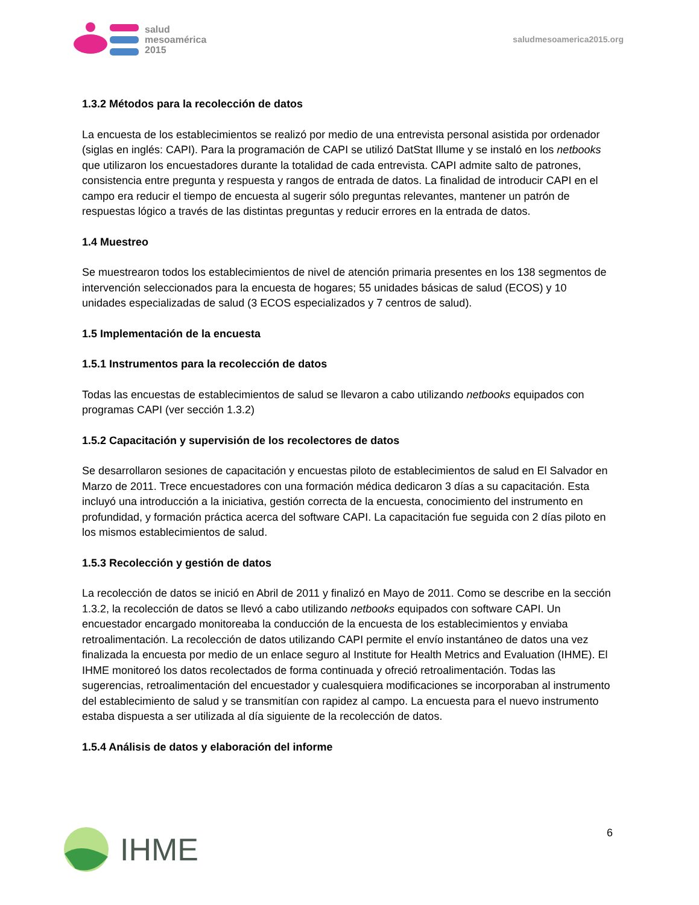salud
mesoamérica
2015
saludmesoamerica2015.org
1.3.2 Métodos para la recolección de datos
La encuesta de los establecimientos se realizó por medio de una entrevista personal asistida por ordenador (siglas en inglés: CAPI). Para la programación de CAPI se utilizó DatStat Illume y se instaló en los netbooks que utilizaron los encuestadores durante la totalidad de cada entrevista. CAPI admite salto de patrones, consistencia entre pregunta y respuesta y rangos de entrada de datos. La finalidad de introducir CAPI en el campo era reducir el tiempo de encuesta al sugerir sólo preguntas relevantes, mantener un patrón de respuestas lógico a través de las distintas preguntas y reducir errores en la entrada de datos.
1.4 Muestreo
Se muestrearon todos los establecimientos de nivel de atención primaria presentes en los 138 segmentos de intervención seleccionados para la encuesta de hogares; 55 unidades básicas de salud (ECOS) y 10 unidades especializadas de salud (3 ECOS especializados y 7 centros de salud).
1.5 Implementación de la encuesta
1.5.1 Instrumentos para la recolección de datos
Todas las encuestas de establecimientos de salud se llevaron a cabo utilizando netbooks equipados con programas CAPI (ver sección 1.3.2)
1.5.2 Capacitación y supervisión de los recolectores de datos
Se desarrollaron sesiones de capacitación y encuestas piloto de establecimientos de salud en El Salvador en Marzo de 2011. Trece encuestadores con una formación médica dedicaron 3 días a su capacitación. Esta incluyó una introducción a la iniciativa, gestión correcta de la encuesta, conocimiento del instrumento en profundidad, y formación práctica acerca del software CAPI. La capacitación fue seguida con 2 días piloto en los mismos establecimientos de salud.
1.5.3 Recolección y gestión de datos
La recolección de datos se inició en Abril de 2011 y finalizó en Mayo de 2011. Como se describe en la sección 1.3.2, la recolección de datos se llevó a cabo utilizando netbooks equipados con software CAPI. Un encuestador encargado monitoreaba la conducción de la encuesta de los establecimientos y enviaba retroalimentación. La recolección de datos utilizando CAPI permite el envío instantáneo de datos una vez finalizada la encuesta por medio de un enlace seguro al Institute for Health Metrics and Evaluation (IHME). El IHME monitoreó los datos recolectados de forma continuada y ofreció retroalimentación. Todas las sugerencias, retroalimentación del encuestador y cualesquiera modificaciones se incorporaban al instrumento del establecimiento de salud y se transmitían con rapidez al campo. La encuesta para el nuevo instrumento estaba dispuesta a ser utilizada al día siguiente de la recolección de datos.
1.5.4 Análisis de datos y elaboración del informe
IHME
6